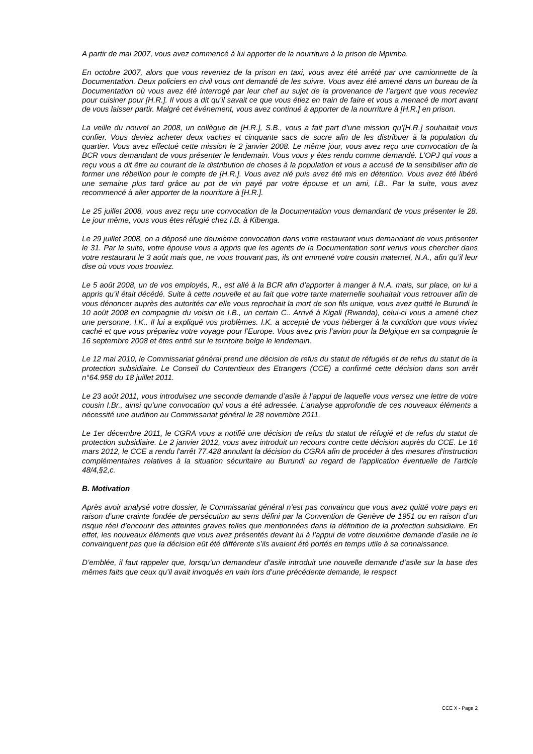A partir de mai 2007, vous avez commencé à lui apporter de la nourriture à la prison de Mpimba.
En octobre 2007, alors que vous reveniez de la prison en taxi, vous avez été arrêté par une camionnette de la Documentation. Deux policiers en civil vous ont demandé de les suivre. Vous avez été amené dans un bureau de la Documentation où vous avez été interrogé par leur chef au sujet de la provenance de l’argent que vous receviez pour cuisiner pour [H.R.]. Il vous a dit qu’il savait ce que vous étiez en train de faire et vous a menacé de mort avant de vous laisser partir. Malgré cet événement, vous avez continué à apporter de la nourriture à [H.R.] en prison.
La veille du nouvel an 2008, un collègue de [H.R.], S.B., vous a fait part d’une mission qu’[H.R.] souhaitait vous confier. Vous deviez acheter deux vaches et cinquante sacs de sucre afin de les distribuer à la population du quartier. Vous avez effectué cette mission le 2 janvier 2008. Le même jour, vous avez reçu une convocation de la BCR vous demandant de vous présenter le lendemain. Vous vous y êtes rendu comme demandé. L’OPJ qui vous a reçu vous a dit être au courant de la distribution de choses à la population et vous a accusé de la sensibiliser afin de former une rébellion pour le compte de [H.R.]. Vous avez nié puis avez été mis en détention. Vous avez été libéré une semaine plus tard grâce au pot de vin payé par votre épouse et un ami, I.B.. Par la suite, vous avez recommencé à aller apporter de la nourriture à [H.R.].
Le 25 juillet 2008, vous avez reçu une convocation de la Documentation vous demandant de vous présenter le 28. Le jour même, vous vous êtes réfugié chez I.B. à Kibenga.
Le 29 juillet 2008, on a déposé une deuxième convocation dans votre restaurant vous demandant de vous présenter le 31. Par la suite, votre épouse vous a appris que les agents de la Documentation sont venus vous chercher dans votre restaurant le 3 août mais que, ne vous trouvant pas, ils ont emmené votre cousin maternel, N.A., afin qu’il leur dise où vous vous trouviez.
Le 5 août 2008, un de vos employés, R., est allé à la BCR afin d’apporter à manger à N.A. mais, sur place, on lui a appris qu’il était décédé. Suite à cette nouvelle et au fait que votre tante maternelle souhaitait vous retrouver afin de vous dénoncer auprès des autorités car elle vous reprochait la mort de son fils unique, vous avez quitté le Burundi le 10 août 2008 en compagnie du voisin de I.B., un certain C.. Arrivé à Kigali (Rwanda), celui-ci vous a amené chez une personne, I.K.. Il lui a expliqué vos problèmes. I.K. a accepté de vous héberger à la condition que vous viviez caché et que vous prépariez votre voyage pour l’Europe. Vous avez pris l’avion pour la Belgique en sa compagnie le 16 septembre 2008 et êtes entré sur le territoire belge le lendemain.
Le 12 mai 2010, le Commissariat général prend une décision de refus du statut de réfugiés et de refus du statut de la protection subsidiaire. Le Conseil du Contentieux des Etrangers (CCE) a confirmé cette décision dans son arrêt n°64.958 du 18 juillet 2011.
Le 23 août 2011, vous introduisez une seconde demande d’asile à l’appui de laquelle vous versez une lettre de votre cousin I.Br., ainsi qu’une convocation qui vous a été adressée. L’analyse approfondie de ces nouveaux éléments a nécessité une audition au Commissariat général le 28 novembre 2011.
Le 1er décembre 2011, le CGRA vous a notifié une décision de refus du statut de réfugié et de refus du statut de protection subsidiaire. Le 2 janvier 2012, vous avez introduit un recours contre cette décision auprès du CCE. Le 16 mars 2012, le CCE a rendu l'arrêt 77.428 annulant la décision du CGRA afin de procéder à des mesures d'instruction complémentaires relatives à la situation sécuritaire au Burundi au regard de l'application éventuelle de l'article 48/4,§2,c.
B. Motivation
Après avoir analysé votre dossier, le Commissariat général n’est pas convaincu que vous avez quitté votre pays en raison d’une crainte fondée de persécution au sens défini par la Convention de Genève de 1951 ou en raison d’un risque réel d’encourir des atteintes graves telles que mentionnées dans la définition de la protection subsidiaire. En effet, les nouveaux éléments que vous avez présentés devant lui à l’appui de votre deuxième demande d’asile ne le convainquent pas que la décision eût été différente s’ils avaient été portés en temps utile à sa connaissance.
D’emblée, il faut rappeler que, lorsqu’un demandeur d’asile introduit une nouvelle demande d’asile sur la base des mêmes faits que ceux qu’il avait invoqués en vain lors d’une précédente demande, le respect
CCE X - Page 2